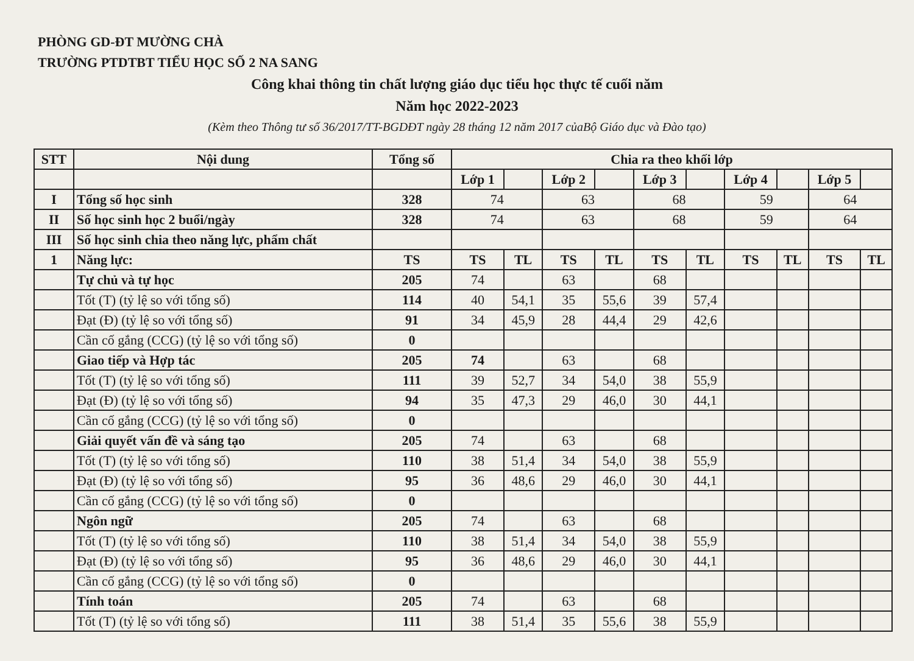PHÒNG GD-ĐT MƯỜNG CHÀ
TRƯỜNG PTDTBT TIỂU HỌC SỐ 2 NA SANG
Công khai thông tin chất lượng giáo dục tiểu học thực tế cuối năm
Năm học 2022-2023
(Kèm theo Thông tư số 36/2017/TT-BGDĐT ngày 28 tháng 12 năm 2017 củaBộ Giáo dục và Đào tạo)
| STT | Nội dung | Tổng số | Chia ra theo khối lớp | | | | | | | | | |
| --- | --- | --- | --- | --- | --- | --- | --- | --- | --- | --- | --- | --- |
| | | | Lớp 1 | | Lớp 2 | | Lớp 3 | | Lớp 4 | | Lớp 5 | |
| I | Tổng số học sinh | 328 | 74 | | 63 | | 68 | | 59 | | 64 | |
| II | Số học sinh học 2 buổi/ngày | 328 | 74 | | 63 | | 68 | | 59 | | 64 | |
| III | Số học sinh chia theo năng lực, phẩm chất | | | | | | | | | | | |
| 1 | Năng lực: | TS | TS | TL | TS | TL | TS | TL | TS | TL | TS | TL |
| | Tự chủ và tự học | 205 | 74 | | 63 | | 68 | | | | | |
| | Tốt (T) (tỷ lệ so với tổng số) | 114 | 40 | 54,1 | 35 | 55,6 | 39 | 57,4 | | | | |
| | Đạt (Đ) (tỷ lệ so với tổng số) | 91 | 34 | 45,9 | 28 | 44,4 | 29 | 42,6 | | | | |
| | Cần cố gắng (CCG) (tỷ lệ so với tổng số) | 0 | | | | | | | | | | |
| | Giao tiếp và Hợp tác | 205 | 74 | | 63 | | 68 | | | | | |
| | Tốt (T) (tỷ lệ so với tổng số) | 111 | 39 | 52,7 | 34 | 54,0 | 38 | 55,9 | | | | |
| | Đạt (Đ) (tỷ lệ so với tổng số) | 94 | 35 | 47,3 | 29 | 46,0 | 30 | 44,1 | | | | |
| | Cần cố gắng (CCG) (tỷ lệ so với tổng số) | 0 | | | | | | | | | | |
| | Giải quyết vấn đề và sáng tạo | 205 | 74 | | 63 | | 68 | | | | | |
| | Tốt (T) (tỷ lệ so với tổng số) | 110 | 38 | 51,4 | 34 | 54,0 | 38 | 55,9 | | | | |
| | Đạt (Đ) (tỷ lệ so với tổng số) | 95 | 36 | 48,6 | 29 | 46,0 | 30 | 44,1 | | | | |
| | Cần cố gắng (CCG) (tỷ lệ so với tổng số) | 0 | | | | | | | | | | |
| | Ngôn ngữ | 205 | 74 | | 63 | | 68 | | | | | |
| | Tốt (T) (tỷ lệ so với tổng số) | 110 | 38 | 51,4 | 34 | 54,0 | 38 | 55,9 | | | | |
| | Đạt (Đ) (tỷ lệ so với tổng số) | 95 | 36 | 48,6 | 29 | 46,0 | 30 | 44,1 | | | | |
| | Cần cố gắng (CCG) (tỷ lệ so với tổng số) | 0 | | | | | | | | | | |
| | Tính toán | 205 | 74 | | 63 | | 68 | | | | | |
| | Tốt (T) (tỷ lệ so với tổng số) | 111 | 38 | 51,4 | 35 | 55,6 | 38 | 55,9 | | | | |